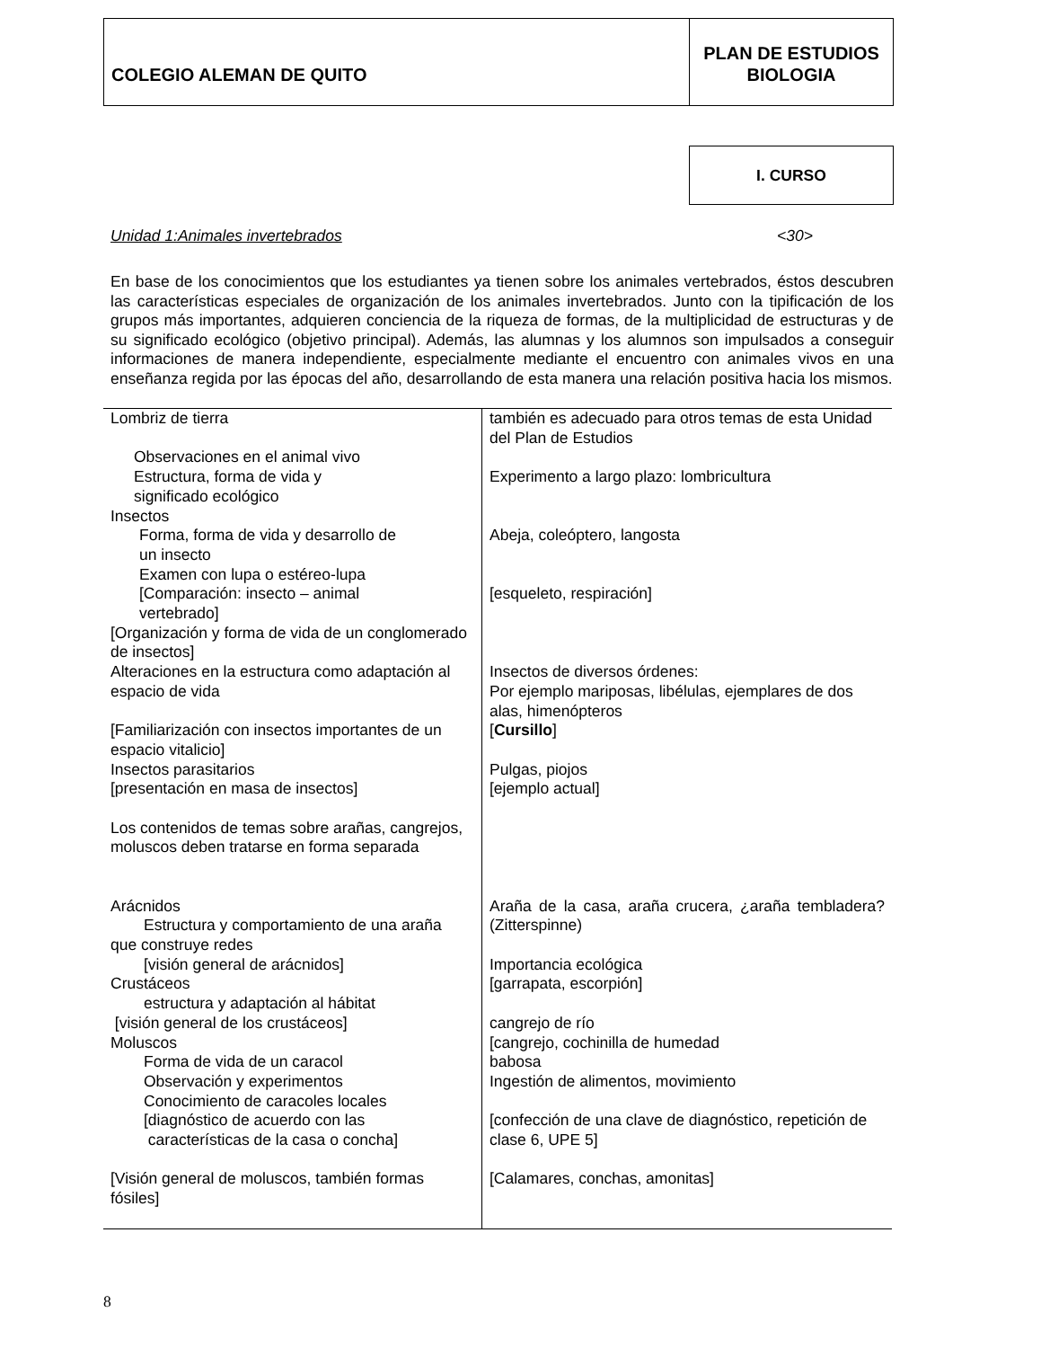COLEGIO ALEMAN DE QUITO
PLAN DE ESTUDIOS
BIOLOGIA
I. CURSO
Unidad 1:Animales invertebrados <30>
En base de los conocimientos que los estudiantes ya tienen sobre los animales vertebrados, éstos descubren las características especiales de organización de los animales invertebrados. Junto con la tipificación de los grupos más importantes, adquieren conciencia de la riqueza de formas, de la multiplicidad de estructuras y de su significado ecológico (objetivo principal). Además, las alumnas y los alumnos son impulsados a conseguir informaciones de manera independiente, especialmente mediante el encuentro con animales vivos en una enseñanza regida por las épocas del año, desarrollando de esta manera una relación positiva hacia los mismos.
| Lombriz de tierra Observaciones en el animal vivo Estructura, forma de vida y significado ecológico Insectos Forma, forma de vida y desarrollo de un insecto Examen con lupa o estéreo-lupa [Comparación: insecto – animal vertebrado] [Organización y forma de vida de un conglomerado de insectos] Alteraciones en la estructura como adaptación al espacio de vida [Familiarización con insectos importantes de un espacio vitalicio] Insectos parasitarios [presentación en masa de insectos] Los contenidos de temas sobre arañas, cangrejos, moluscos deben tratarse en forma separada Arácnidos Estructura y comportamiento de una araña que construye redes [visión general de arácnidos] Crustáceos estructura y adaptación al hábitat [visión general de los crustáceos] Moluscos Forma de vida de un caracol Observación y experimentos Conocimiento de caracoles locales [diagnóstico de acuerdo con las características de la casa o concha] [Visión general de moluscos, también formas fósiles] | también es adecuado para otros temas de esta Unidad del Plan de Estudios Experimento a largo plazo: lombricultura Abeja, coleóptero, langosta [esqueleto, respiración] Insectos de diversos órdenes: Por ejemplo mariposas, libélulas, ejemplares de dos alas, himenópteros [ Cursillo ] Pulgas, piojos [ejemplo actual] Araña de la casa, araña crucera, ¿araña tembladera? (Zitterspinne) Importancia ecológica [garrapata, escorpión] cangrejo de río [cangrejo, cochinilla de humedad babosa Ingestión de alimentos, movimiento [confección de una clave de diagnóstico, repetición de clase 6, UPE 5] [Calamares, conchas, amonitas] |
8